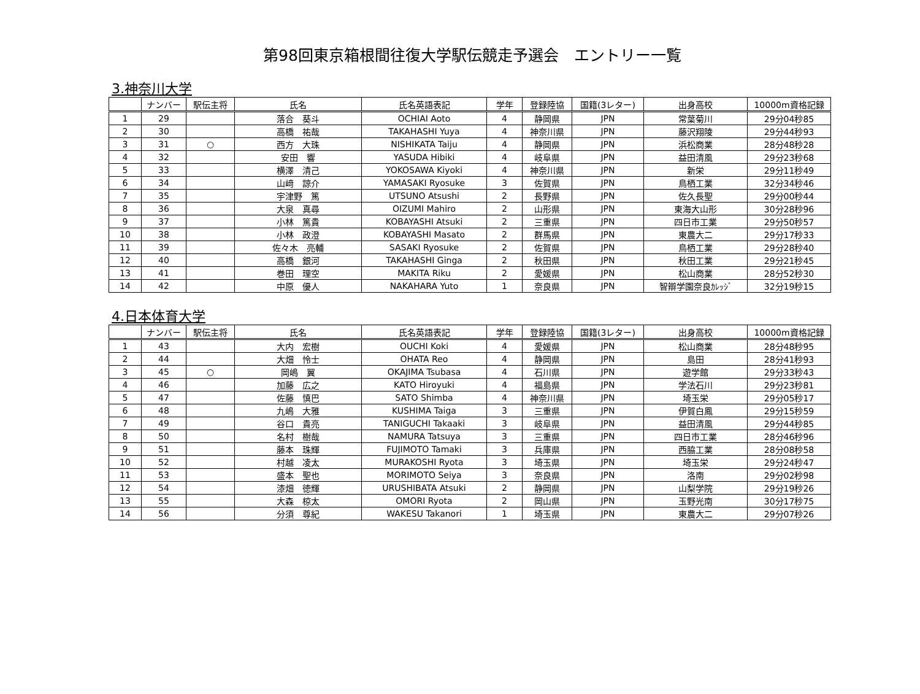第98回東京箱根間往復大学駅伝競走予選会　エントリー一覧
3.神奈川大学
| | ナンバー | 駅伝主将 | 氏名 | 氏名英語表記 | 学年 | 登録陸協 | 国籍(3レター) | 出身高校 | 10000m資格記録 |
| --- | --- | --- | --- | --- | --- | --- | --- | --- | --- |
| 1 | 29 | | 落合 葵斗 | OCHIAI Aoto | 4 | 静岡県 | JPN | 常葉菊川 | 29分04秒85 |
| 2 | 30 | | 高橋 祐哉 | TAKAHASHI Yuya | 4 | 神奈川県 | JPN | 藤沢翔陵 | 29分44秒93 |
| 3 | 31 | ○ | 西方 大珠 | NISHIKATA Taiju | 4 | 静岡県 | JPN | 浜松商業 | 28分48秒28 |
| 4 | 32 | | 安田 響 | YASUDA Hibiki | 4 | 岐阜県 | JPN | 益田清風 | 29分23秒68 |
| 5 | 33 | | 横澤 清己 | YOKOSAWA Kiyoki | 4 | 神奈川県 | JPN | 新栄 | 29分11秒49 |
| 6 | 34 | | 山﨑 諒介 | YAMASAKI Ryosuke | 3 | 佐賀県 | JPN | 鳥栖工業 | 32分34秒46 |
| 7 | 35 | | 宇津野 篤 | UTSUNO Atsushi | 2 | 長野県 | JPN | 佐久長聖 | 29分00秒44 |
| 8 | 36 | | 大泉 真尋 | OIZUMI Mahiro | 2 | 山形県 | JPN | 東海大山形 | 30分28秒96 |
| 9 | 37 | | 小林 篤貴 | KOBAYASHI Atsuki | 2 | 三重県 | JPN | 四日市工業 | 29分50秒57 |
| 10 | 38 | | 小林 政澄 | KOBAYASHI Masato | 2 | 群馬県 | JPN | 東農大二 | 29分17秒33 |
| 11 | 39 | | 佐々木 亮輔 | SASAKI Ryosuke | 2 | 佐賀県 | JPN | 鳥栖工業 | 29分28秒40 |
| 12 | 40 | | 高橋 銀河 | TAKAHASHI Ginga | 2 | 秋田県 | JPN | 秋田工業 | 29分21秒45 |
| 13 | 41 | | 巻田 理空 | MAKITA Riku | 2 | 愛媛県 | JPN | 松山商業 | 28分52秒30 |
| 14 | 42 | | 中原 優人 | NAKAHARA Yuto | 1 | 奈良県 | JPN | 智辯学園奈良ｶﾚｯｼﾞ | 32分19秒15 |
4.日本体育大学
| | ナンバー | 駅伝主将 | 氏名 | 氏名英語表記 | 学年 | 登録陸協 | 国籍(3レター) | 出身高校 | 10000m資格記録 |
| --- | --- | --- | --- | --- | --- | --- | --- | --- | --- |
| 1 | 43 | | 大内 宏樹 | OUCHI Koki | 4 | 愛媛県 | JPN | 松山商業 | 28分48秒95 |
| 2 | 44 | | 大畑 怜士 | OHATA Reo | 4 | 静岡県 | JPN | 島田 | 28分41秒93 |
| 3 | 45 | ○ | 岡嶋 翼 | OKAJIMA Tsubasa | 4 | 石川県 | JPN | 遊学館 | 29分33秒43 |
| 4 | 46 | | 加藤 広之 | KATO Hiroyuki | 4 | 福島県 | JPN | 学法石川 | 29分23秒81 |
| 5 | 47 | | 佐藤 慎巴 | SATO Shimba | 4 | 神奈川県 | JPN | 埼玉栄 | 29分05秒17 |
| 6 | 48 | | 九嶋 大雅 | KUSHIMA Taiga | 3 | 三重県 | JPN | 伊賀白鳳 | 29分15秒59 |
| 7 | 49 | | 谷口 貴亮 | TANIGUCHI Takaaki | 3 | 岐阜県 | JPN | 益田清風 | 29分44秒85 |
| 8 | 50 | | 名村 樹哉 | NAMURA Tatsuya | 3 | 三重県 | JPN | 四日市工業 | 28分46秒96 |
| 9 | 51 | | 藤本 珠輝 | FUJIMOTO Tamaki | 3 | 兵庫県 | JPN | 西脇工業 | 28分08秒58 |
| 10 | 52 | | 村越 凌太 | MURAKOSHI Ryota | 3 | 埼玉県 | JPN | 埼玉栄 | 29分24秒47 |
| 11 | 53 | | 盛本 聖也 | MORIMOTO Seiya | 3 | 奈良県 | JPN | 洛南 | 29分02秒98 |
| 12 | 54 | | 漆畑 徳輝 | URUSHIBATA Atsuki | 2 | 静岡県 | JPN | 山梨学院 | 29分19秒26 |
| 13 | 55 | | 大森 椋太 | OMORI Ryota | 2 | 岡山県 | JPN | 玉野光南 | 30分17秒75 |
| 14 | 56 | | 分須 尊紀 | WAKESU Takanori | 1 | 埼玉県 | JPN | 東農大二 | 29分07秒26 |